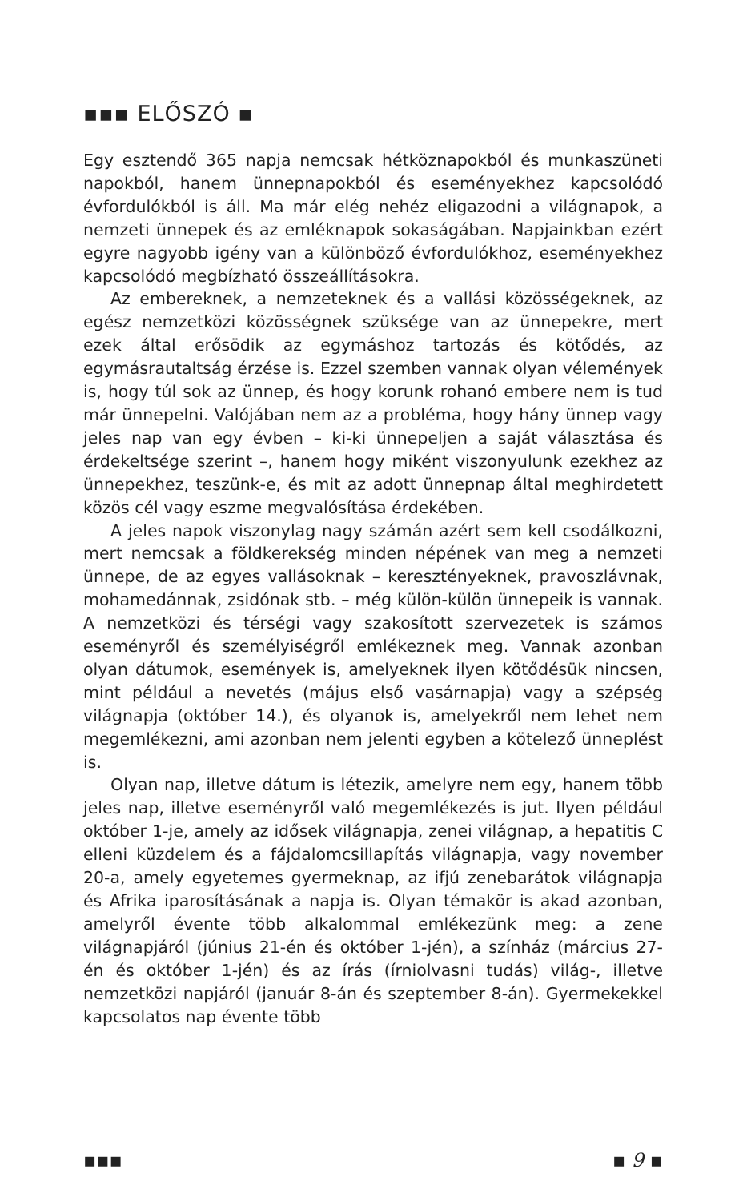▪▪▪ ELŐSZÓ ▪
Egy esztendő 365 napja nemcsak hétköznapokból és munkaszüneti napokból, hanem ünnepnapokból és eseményekhez kapcsolódó évfordulókból is áll. Ma már elég nehéz eligazodni a világnapok, a nemzeti ünnepek és az emléknapok sokaságában. Napjainkban ezért egyre nagyobb igény van a különböző évfordulókhoz, eseményekhez kapcsolódó megbízható összeállításokra.
Az embereknek, a nemzeteknek és a vallási közösségeknek, az egész nemzetközi közösségnek szüksége van az ünnepekre, mert ezek által erősödik az egymáshoz tartozás és kötődés, az egymásrautaltság érzése is. Ezzel szemben vannak olyan vélemények is, hogy túl sok az ünnep, és hogy korunk rohanó embere nem is tud már ünnepelni. Valójában nem az a probléma, hogy hány ünnep vagy jeles nap van egy évben – ki-ki ünnepeljen a saját választása és érdekeltsége szerint –, hanem hogy miként viszonyulunk ezekhez az ünnepekhez, teszünk-e, és mit az adott ünnepnap által meghirdetett közös cél vagy eszme megvalósítása érdekében.
A jeles napok viszonylag nagy számán azért sem kell csodálkozni, mert nemcsak a földkerekség minden népének van meg a nemzeti ünnepe, de az egyes vallásoknak – keresztényeknek, pravoszlávnak, mohamedánnak, zsidónak stb. – még külön-külön ünnepeik is vannak. A nemzetközi és térségi vagy szakosított szervezetek is számos eseményről és személyiségről emlékeznek meg. Vannak azonban olyan dátumok, események is, amelyeknek ilyen kötődésük nincsen, mint például a nevetés (május első vasárnapja) vagy a szépség világnapja (október 14.), és olyanok is, amelyekről nem lehet nem megemlékezni, ami azonban nem jelenti egyben a kötelező ünneplést is.
Olyan nap, illetve dátum is létezik, amelyre nem egy, hanem több jeles nap, illetve eseményről való megemlékezés is jut. Ilyen például október 1-je, amely az idősek világnapja, zenei világnap, a hepatitis C elleni küzdelem és a fájdalomcsillapítás világnapja, vagy november 20-a, amely egyetemes gyermeknap, az ifjú zenebarátok világnapja és Afrika iparosításának a napja is. Olyan témakör is akad azonban, amelyről évente több alkalommal emlékezünk meg: a zene világnapjáról (június 21-én és október 1-jén), a színház (március 27-én és október 1-jén) és az írás (írniolvasni tudás) világ-, illetve nemzetközi napjáról (január 8-án és szeptember 8-án). Gyermekekkel kapcsolatos nap évente több
▪▪▪ ▪ 9 ▪